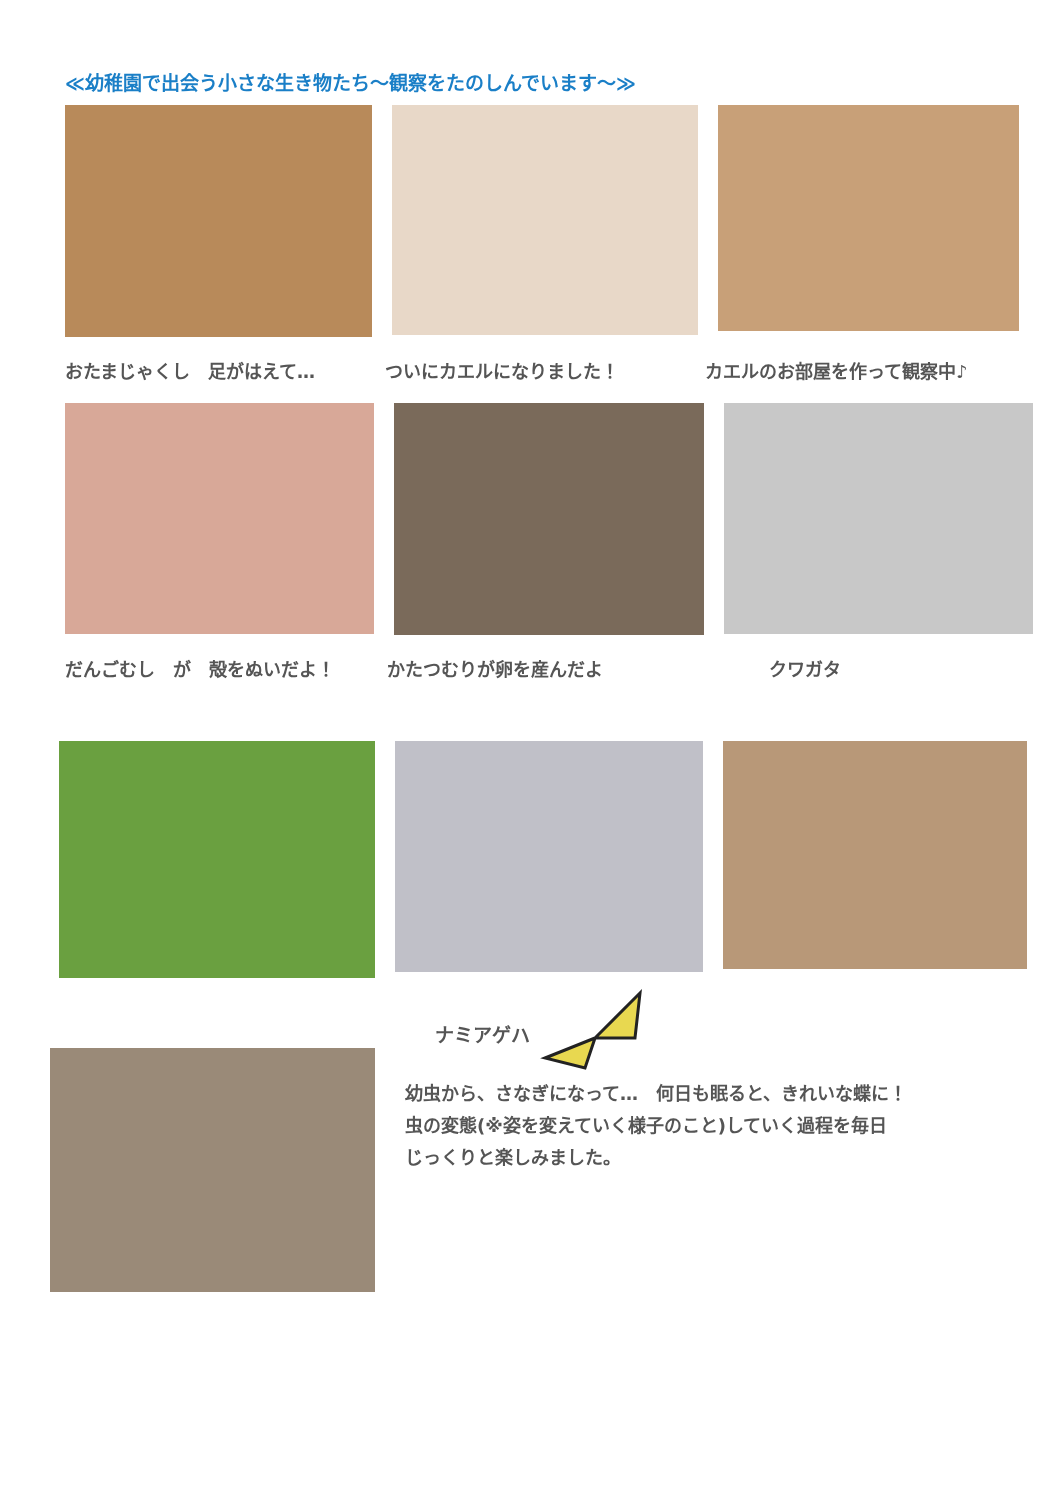≪幼稚園で出会う小さな生き物たち～観察をたのしんでいます～≫
おたまじゃくし　足がはえて… ついにカエルになりました！ カエルのお部屋を作って観察中♪
だんごむし　が　殻をぬいだよ！ かたつむりが卵を産んだよ クワガタ
ナミアゲハ
幼虫から、さなぎになって…　何日も眠ると、きれいな蝶に！
虫の変態(※姿を変えていく様子のこと)していく過程を毎日
じっくりと楽しみました。